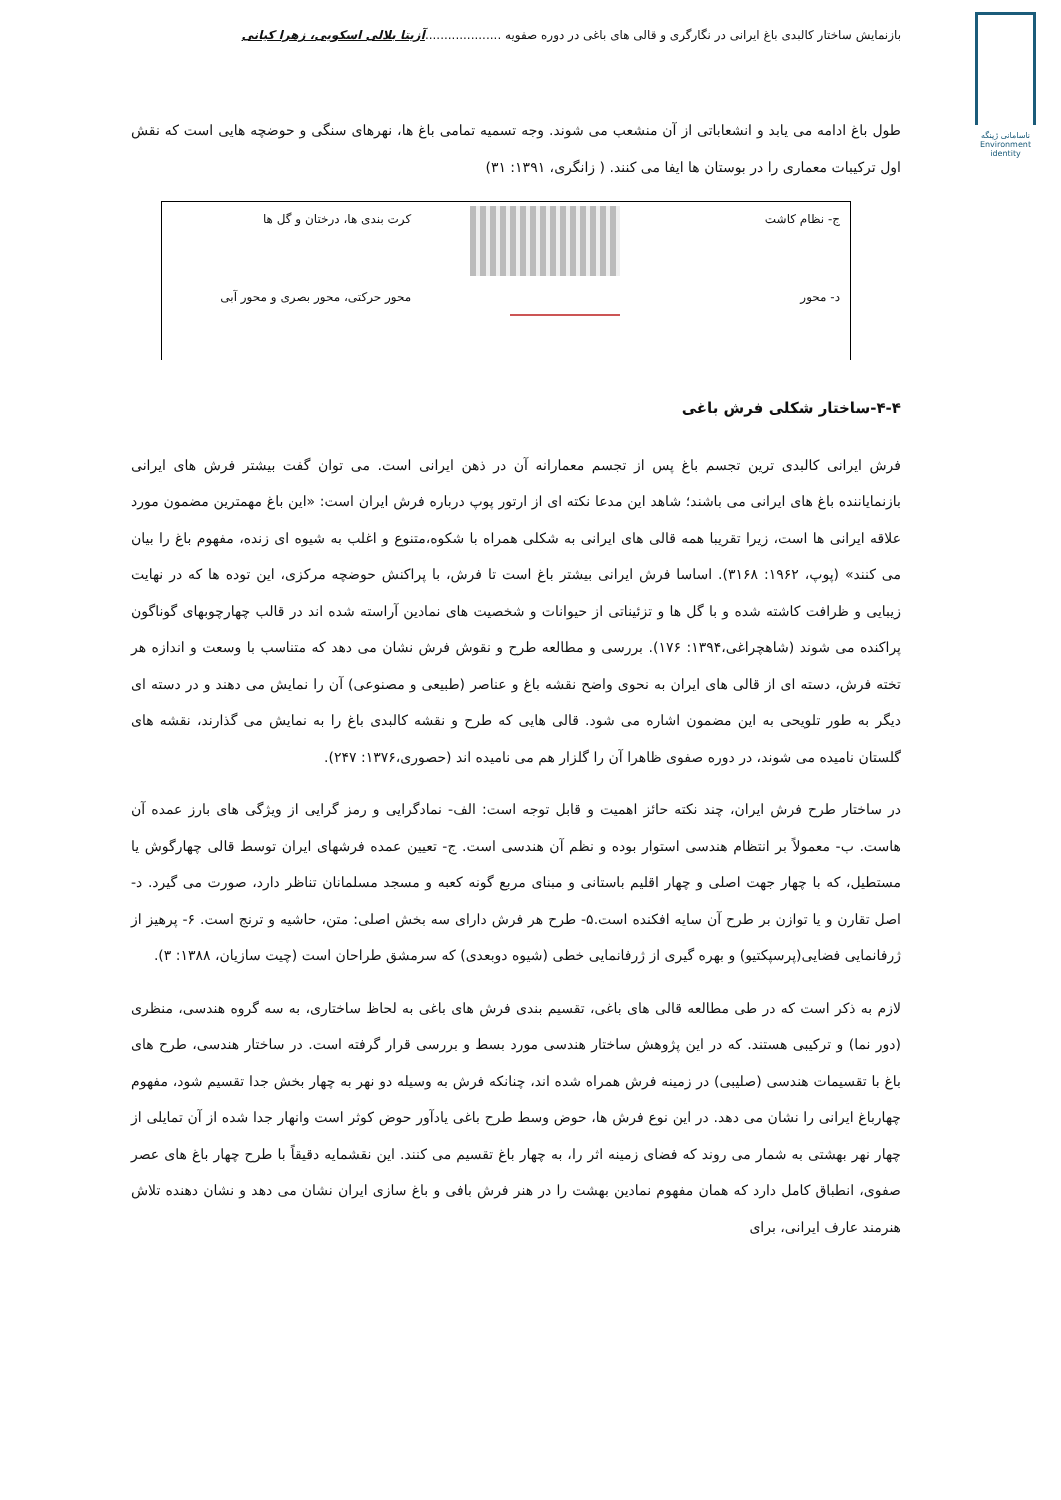بازنمایش ساختار کالبدی باغ ایرانی در نگارگری و قالی های باغی در دوره صفویه ....................آزیتا بلالی اسکویی، زهرا کیانی
ناسامانی ژینگه
Environment
identity
طول باغ ادامه می یابد و انشعاباتی از آن منشعب می شوند. وجه تسمیه تمامی باغ ها، نهرهای سنگی و حوضچه هایی است که نقش اول ترکیبات معماری را در بوستان ها ایفا می کنند. ( زانگری، ۱۳۹۱: ۳۱)
| ج- نظام کاشت | | کرت بندی ها، درختان و گل ها |
| د- محور | | محور حرکتی، محور بصری و محور آبی |
۴-۴-ساختار شکلی فرش باغی
فرش ایرانی کالبدی ترین تجسم باغ پس از تجسم معمارانه آن در ذهن ایرانی است. می توان گفت بیشتر فرش های ایرانی بازنمایاننده باغ های ایرانی می باشند؛ شاهد این مدعا نکته ای از ارتور پوپ درباره فرش ایران است: «این باغ مهمترین مضمون مورد علاقه ایرانی ها است، زیرا تقریبا همه قالی های ایرانی به شکلی همراه با شکوه،متنوع و اغلب به شیوه ای زنده، مفهوم باغ را بیان می کنند» (پوپ، ۱۹۶۲: ۳۱۶۸). اساسا فرش ایرانی بیشتر باغ است تا فرش، با پراکنش حوضچه مرکزی، این توده ها که در نهایت زیبایی و ظرافت کاشته شده و با گل ها و تزئیناتی از حیوانات و شخصیت های نمادین آراسته شده اند در قالب چهارچوبهای گوناگون پراکنده می شوند (شاهچراغی،۱۳۹۴: ۱۷۶). بررسی و مطالعه طرح و نقوش فرش نشان می دهد که متناسب با وسعت و اندازه هر تخته فرش، دسته ای از قالی های ایران به نحوی واضح نقشه باغ و عناصر (طبیعی و مصنوعی) آن را نمایش می دهند و در دسته ای دیگر به طور تلویحی به این مضمون اشاره می شود. قالی هایی که طرح و نقشه کالبدی باغ را به نمایش می گذارند، نقشه های گلستان نامیده می شوند، در دوره صفوی ظاهرا آن را گلزار هم می نامیده اند (حصوری،۱۳۷۶: ۲۴۷).
در ساختار طرح فرش ایران، چند نکته حائز اهمیت و قابل توجه است: الف- نمادگرایی و رمز گرایی از ویژگی های بارز عمده آن هاست. ب- معمولاً بر انتظام هندسی استوار بوده و نظم آن هندسی است. ج- تعیین عمده فرشهای ایران توسط قالی چهارگوش یا مستطیل، که با چهار جهت اصلی و چهار اقلیم باستانی و مبنای مربع گونه کعبه و مسجد مسلمانان تناظر دارد، صورت می گیرد. د- اصل تقارن و یا توازن بر طرح آن سایه افکنده است.۵- طرح هر فرش دارای سه بخش اصلی: متن، حاشیه و ترنج است. ۶- پرهیز از ژرفانمایی فضایی(پرسپکتیو) و بهره گیری از ژرفانمایی خطی (شیوه دوبعدی) که سرمشق طراحان است (چیت سازیان، ۱۳۸۸: ۳).
لازم به ذکر است که در طی مطالعه قالی های باغی، تقسیم بندی فرش های باغی به لحاظ ساختاری، به سه گروه هندسی، منظری (دور نما) و ترکیبی هستند. که در این پژوهش ساختار هندسی مورد بسط و بررسی قرار گرفته است. در ساختار هندسی، طرح های باغ با تقسیمات هندسی (صلیبی) در زمینه فرش همراه شده اند، چنانکه فرش به وسیله دو نهر به چهار بخش جدا تقسیم شود، مفهوم چهارباغ ایرانی را نشان می دهد. در این نوع فرش ها، حوض وسط طرح باغی یادآور حوض کوثر است وانهار جدا شده از آن تمایلی از چهار نهر بهشتی به شمار می روند که فضای زمینه اثر را، به چهار باغ تقسیم می کنند. این نقشمایه دقیقاً با طرح چهار باغ های عصر صفوی، انطباق کامل دارد که همان مفهوم نمادین بهشت را در هنر فرش بافی و باغ سازی ایران نشان می دهد و نشان دهنده تلاش هنرمند عارف ایرانی، برای